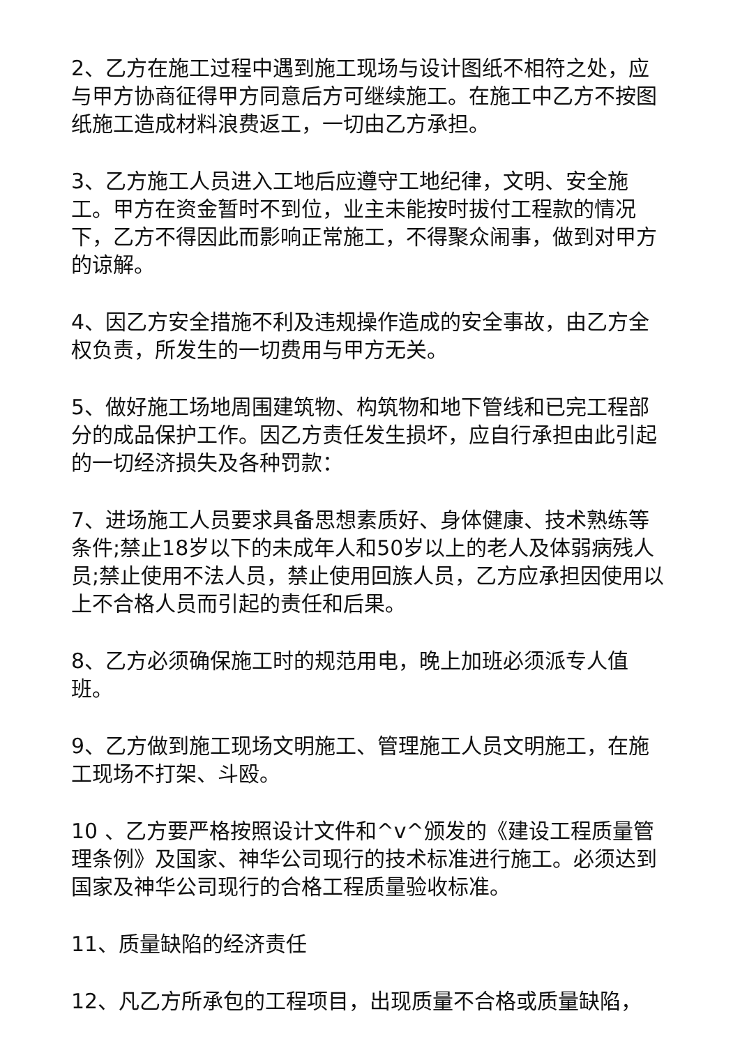2、乙方在施工过程中遇到施工现场与设计图纸不相符之处，应与甲方协商征得甲方同意后方可继续施工。在施工中乙方不按图纸施工造成材料浪费返工，一切由乙方承担。
3、乙方施工人员进入工地后应遵守工地纪律，文明、安全施工。甲方在资金暂时不到位，业主未能按时拔付工程款的情况下，乙方不得因此而影响正常施工，不得聚众闹事，做到对甲方的谅解。
4、因乙方安全措施不利及违规操作造成的安全事故，由乙方全权负责，所发生的一切费用与甲方无关。
5、做好施工场地周围建筑物、构筑物和地下管线和已完工程部分的成品保护工作。因乙方责任发生损坏，应自行承担由此引起的一切经济损失及各种罚款：
7、进场施工人员要求具备思想素质好、身体健康、技术熟练等条件;禁止18岁以下的未成年人和50岁以上的老人及体弱病残人员;禁止使用不法人员，禁止使用回族人员，乙方应承担因使用以上不合格人员而引起的责任和后果。
8、乙方必须确保施工时的规范用电，晚上加班必须派专人值班。
9、乙方做到施工现场文明施工、管理施工人员文明施工，在施工现场不打架、斗殴。
10 、乙方要严格按照设计文件和^v^颁发的《建设工程质量管理条例》及国家、神华公司现行的技术标准进行施工。必须达到国家及神华公司现行的合格工程质量验收标准。
11、质量缺陷的经济责任
12、凡乙方所承包的工程项目，出现质量不合格或质量缺陷，